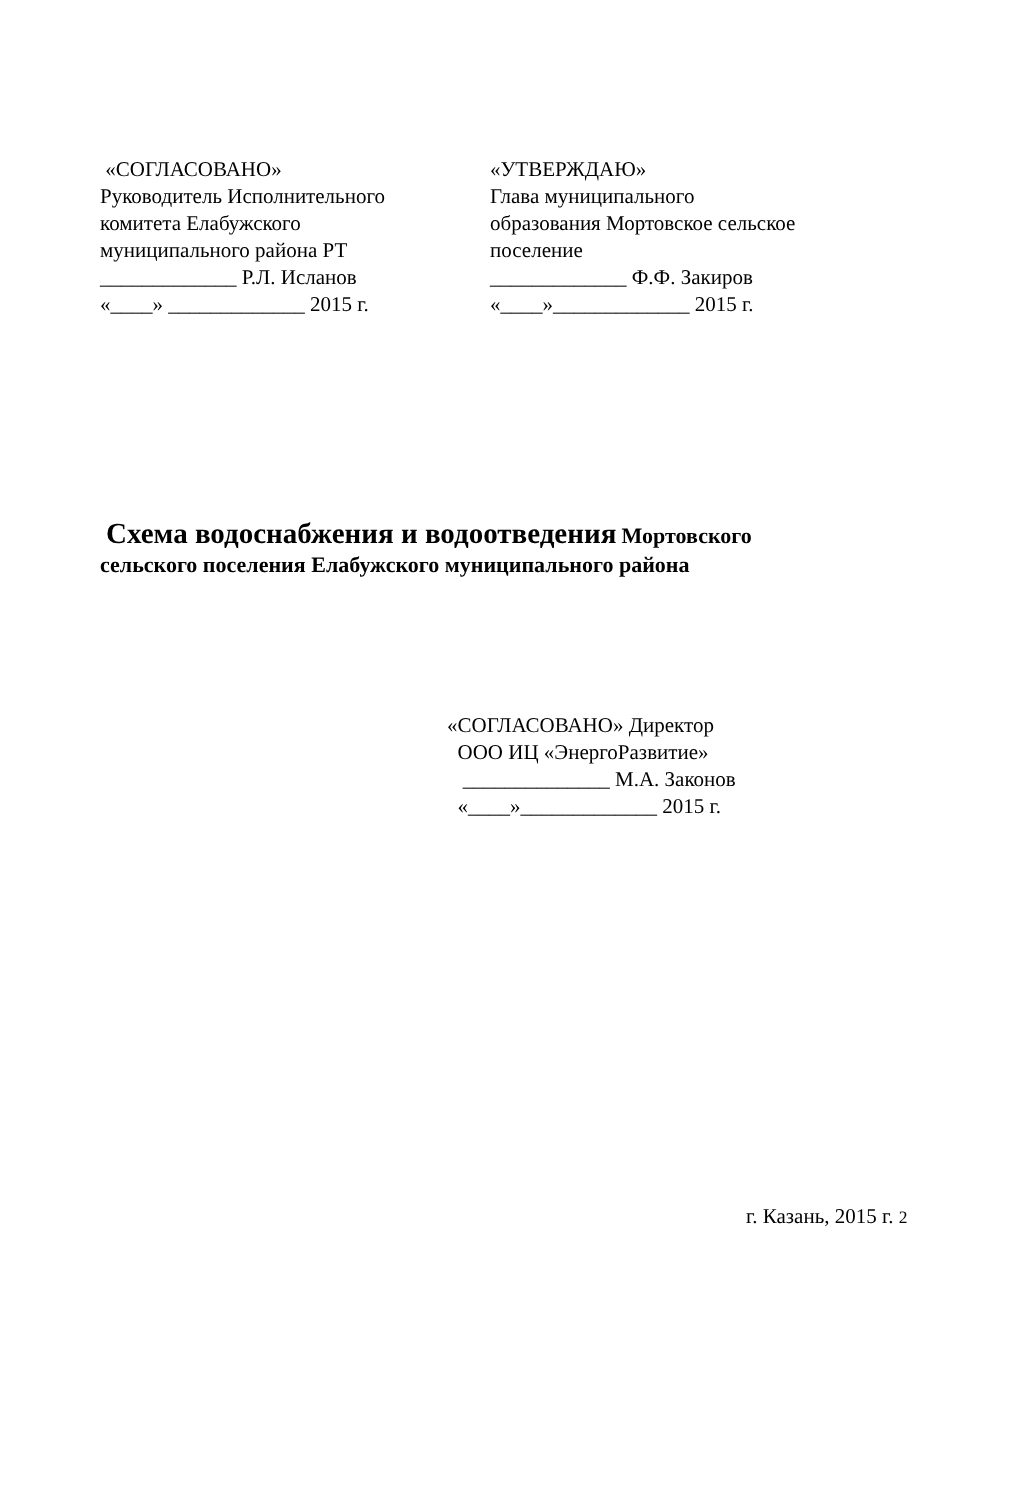«СОГЛАСОВАНО»
Руководитель Исполнительного
комитета Елабужского
муниципального района РТ
_____________ Р.Л. Исланов
«____» _____________ 2015 г.
«УТВЕРЖДАЮ»
Глава муниципального
образования Мортовское сельское
поселение
_____________ Ф.Ф. Закиров
«____»_____________ 2015 г.
Схема водоснабжения и водоотведения Мортовского
сельского поселения Елабужского муниципального района
«СОГЛАСОВАНО» Директор
ООО ИЦ «ЭнергоРазвитие»
______________ М.А. Законов
«____»_____________ 2015 г.
г. Казань, 2015 г. 2